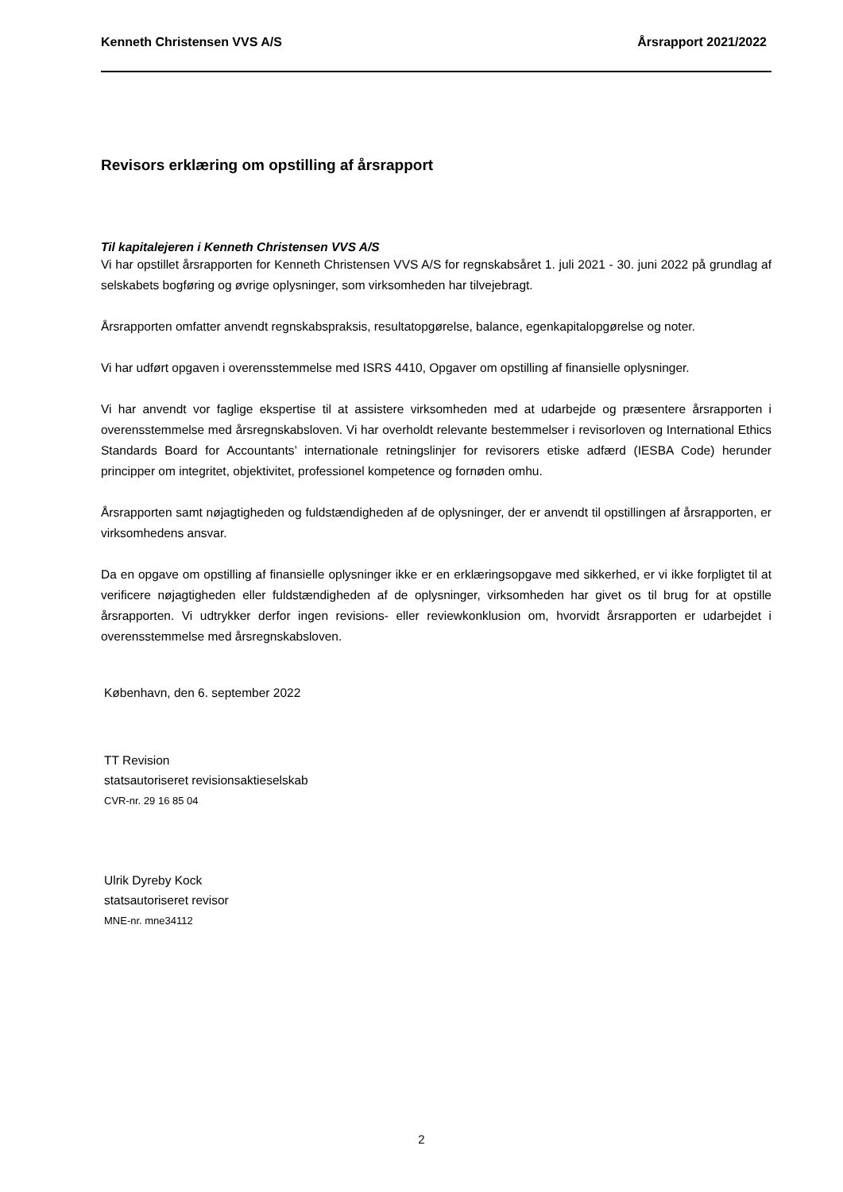Kenneth Christensen VVS A/S Årsrapport 2021/2022
Revisors erklæring om opstilling af årsrapport
Til kapitalejeren i Kenneth Christensen VVS A/S
Vi har opstillet årsrapporten for Kenneth Christensen VVS A/S for regnskabsåret 1. juli 2021 - 30. juni 2022 på grundlag af selskabets bogføring og øvrige oplysninger, som virksomheden har tilvejebragt.
Årsrapporten omfatter anvendt regnskabspraksis, resultatopgørelse, balance, egenkapitalopgørelse og noter.
Vi har udført opgaven i overensstemmelse med ISRS 4410, Opgaver om opstilling af finansielle oplysninger.
Vi har anvendt vor faglige ekspertise til at assistere virksomheden med at udarbejde og præsentere årsrapporten i overensstemmelse med årsregnskabsloven. Vi har overholdt relevante bestemmelser i revisorloven og International Ethics Standards Board for Accountants’ internationale retningslinjer for revisorers etiske adfærd (IESBA Code) herunder principper om integritet, objektivitet, professionel kompetence og fornøden omhu.
Årsrapporten samt nøjagtigheden og fuldstændigheden af de oplysninger, der er anvendt til opstillingen af årsrapporten, er virksomhedens ansvar.
Da en opgave om opstilling af finansielle oplysninger ikke er en erklæringsopgave med sikkerhed, er vi ikke forpligtet til at verificere nøjagtigheden eller fuldstændigheden af de oplysninger, virksomheden har givet os til brug for at opstille årsrapporten. Vi udtrykker derfor ingen revisions- eller reviewkonklusion om, hvorvidt årsrapporten er udarbejdet i overensstemmelse med årsregnskabsloven.
København, den 6. september 2022
TT Revision
statsautoriseret revisionsaktieselskab
CVR-nr. 29 16 85 04
Ulrik Dyreby Kock
statsautoriseret revisor
MNE-nr. mne34112
2